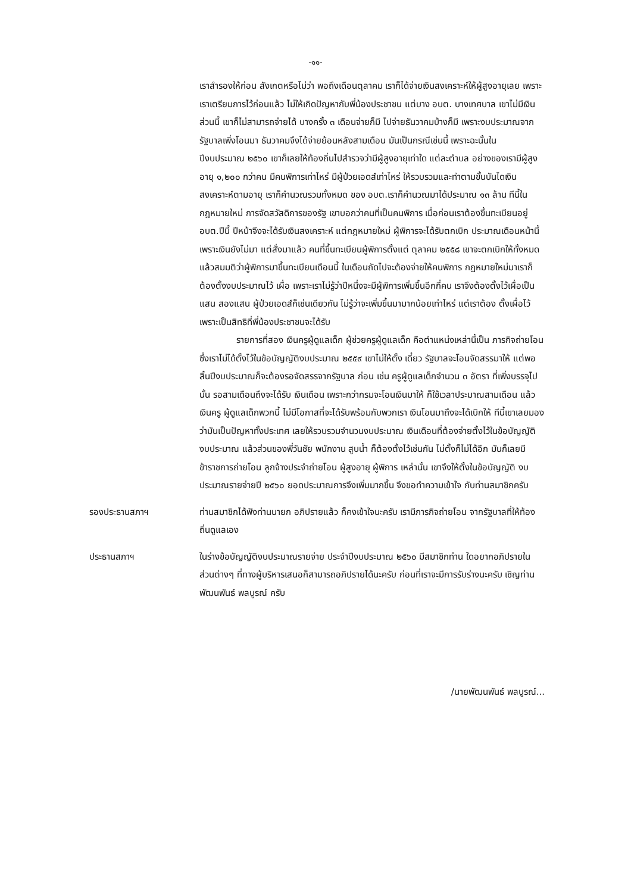-๑๑-
เราสำรองให้ก่อน สังเกตหรือไม่ว่า พอถึงเดือนตุลาคม เราก็ได้จ่ายเงินสงเคราะห์ให้ผู้สูงอายุเลย เพราะเราเตรียมการไว้ก่อนแล้ว ไม่ให้เกิดปัญหากับพี่น้องประชาชน แต่บาง อบต. บางเทศบาล เขาไม่มีเงินส่วนนี้ เขาก็ไม่สามารถจ่ายได้ บางครั้ง ๓ เดือนจ่ายก็มี ไปจ่ายธันวาคมบ้างก็มี เพราะงบประมาณจากรัฐบาลเพิ่งโอนมา ธันวาคมจึงได้จ่ายย้อนหลังสามเดือน มันเป็นกรณีเช่นนี้ เพราะฉะนั้นใน ปีงบประมาณ ๒๕๖๐ เขาก็เลยให้ท้องถิ่นไปสำรวจว่ามีผู้สูงอายุเท่าใด แต่ละตำบล อย่างของเรามีผู้สูงอายุ ๑,๒๐๐ กว่าคน มีคนพิการเท่าไหร่ มีผู้ป่วยเอดส์เท่าไหร่ ให้รวบรวมและทำตามขั้นบันไดเงินสงเคราะห์ตามอายุ เราก็คำนวณรวมทั้งหมด ของ อบต.เราก็คำนวณมาได้ประมาณ ๑๓ ล้าน ทีนี้ในกฎหมายใหม่ การจัดสวัสดิการของรัฐ เขาบอกว่าคนที่เป็นคนพิการ เมื่อก่อนเราต้องขึ้นทะเบียนอยู่ อบต.ปีนี้ ปีหน้าจึงจะได้รับเงินสงเคราะห์ แต่กฎหมายใหม่ ผู้พิการจะได้รับตกเบิก ประมาณเดือนหน้านี้ เพราะเงินยังไม่มา แต่สั่งมาแล้ว คนที่ขึ้นทะเบียนผู้พิการตั้งแต่ ตุลาคม ๒๕๕๘ เขาจะตกเบิกให้ทั้งหมด แล้วสมมติว่าผู้พิการมาขึ้นทะเบียนเดือนนี้ ในเดือนถัดไปจะต้องจ่ายให้คนพิการ กฎหมายใหม่มาเราก็ต้องตั้งงบประมาณไว้ เผื่อ เพราะเราไม่รู้ว่าปีหนึ่งจะมีผู้พิการเพิ่มขึ้นอีกกี่คน เราจึงต้องตั้งไว้เผื่อเป็นแสน สองแสน ผู้ป่วยเอดส์ก็เช่นเดียวกัน ไม่รู้ว่าจะเพิ่มขึ้นมามากน้อยเท่าไหร่ แต่เราต้อง ตั้งเผื่อไว้ เพราะเป็นสิทธิที่พี่น้องประชาชนจะได้รับ
รายการที่สอง เงินครูผู้ดูแลเด็ก ผู้ช่วยครูผู้ดูแลเด็ก คือตำแหน่งเหล่านี้เป็น ภารกิจถ่ายโอน ซึ่งเราไม่ได้ตั้งไว้ในข้อบัญญัติงบประมาณ ๒๕๕๙ เขาไม่ให้ตั้ง เดี๋ยว รัฐบาลจะโอนจัดสรรมาให้ แต่พอสิ้นปีงบประมาณก็จะต้องรอจัดสรรจากรัฐบาล ก่อน เช่น ครูผู้ดูแลเด็กจำนวน ๓ อัตรา ที่เพิ่งบรรจุไปนั้น รอสามเดือนถึงจะได้รับ เงินเดือน เพราะกว่ากรมจะโอนเงินมาให้ ก็ใช้เวลาประมาณสามเดือน แล้วเงินครู ผู้ดูแลเด็กพวกนี้ ไม่มีโอกาสที่จะได้รับพร้อมกับพวกเรา เงินโอนมาถึงจะได้เบิกให้ ทีนี้เขาเลยมองว่ามันเป็นปัญหาทั้งประเทศ เลยให้รวบรวมจำนวนงบประมาณ เงินเดือนที่ต้องจ่ายตั้งไว้ในข้อบัญญัติงบประมาณ แล้วส่วนของพี่วันชัย พนักงาน สูบน้ำ ก็ต้องตั้งไว้เช่นกัน ไม่ตั้งก็ไม่ได้อีก มันก็เลยมีข้าราชการถ่ายโอน ลูกจ้างประจำถ่ายโอน ผู้สูงอายุ ผู้พิการ เหล่านั้น เขาจึงให้ตั้งในข้อบัญญัติ งบประมาณรายจ่ายปี ๒๕๖๐ ยอดประมาณการจึงเพิ่มมากขึ้น จึงขอทำความเข้าใจ กับท่านสมาชิกครับ
รองประธานสภาฯ ท่านสมาชิกได้ฟังท่านนายก อภิปรายแล้ว ก็คงเข้าใจนะครับ เรามีภารกิจถ่ายโอน จากรัฐบาลที่ให้ท้องถิ่นดูแลเอง
ประธานสภาฯ ในร่างข้อบัญญัติงบประมาณรายจ่าย ประจำปีงบประมาณ ๒๕๖๐ มีสมาชิกท่าน ใดอยากอภิปรายในส่วนต่างๆ ที่ทางผู้บริหารเสนอก็สามารถอภิปรายได้นะครับ ก่อนที่เราจะมีการรับร่างนะครับ เชิญท่านพัฒนพันธ์ พลบูรณ์ ครับ
/นายพัฒนพันธ์ พลบูรณ์...